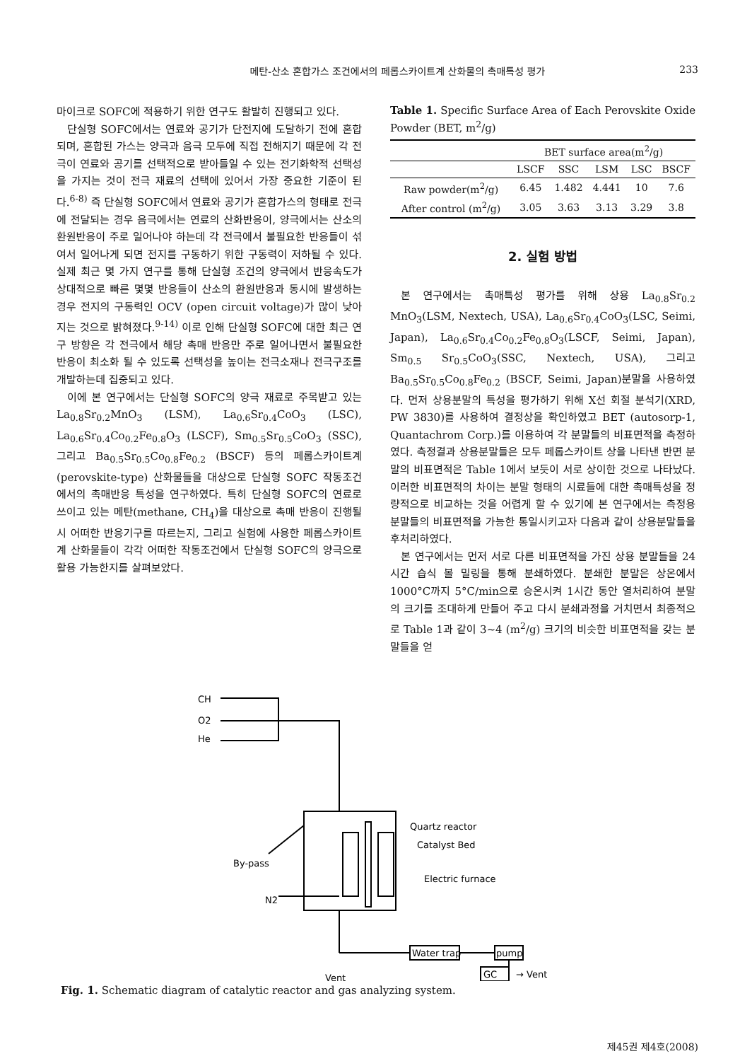메탄-산소 혼합가스 조건에서의 페롭스카이트계 산화물의 촉매특성 평가 233
마이크로 SOFC에 적용하기 위한 연구도 활발히 진행되고 있다.
단실형 SOFC에서는 연료와 공기가 단전지에 도달하기 전에 혼합되며, 혼합된 가스는 양극과 음극 모두에 직접 전해지기 때문에 각 전극이 연료와 공기를 선택적으로 받아들일 수 있는 전기화학적 선택성을 가지는 것이 전극 재료의 선택에 있어서 가장 중요한 기준이 된다.<sup>6-8)</sup> 즉 단실형 SOFC에서 연료와 공기가 혼합가스의 형태로 전극에 전달되는 경우 음극에서는 연료의 산화반응이, 양극에서는 산소의 환원반응이 주로 일어나야 하는데 각 전극에서 불필요한 반응들이 섞여서 일어나게 되면 전지를 구동하기 위한 구동력이 저하될 수 있다. 실제 최근 몇 가지 연구를 통해 단실형 조건의 양극에서 반응속도가 상대적으로 빠른 몇몇 반응들이 산소의 환원반응과 동시에 발생하는 경우 전지의 구동력인 OCV (open circuit voltage)가 많이 낮아지는 것으로 밝혀졌다.<sup>9-14)</sup> 이로 인해 단실형 SOFC에 대한 최근 연구 방향은 각 전극에서 해당 촉매 반응만 주로 일어나면서 불필요한 반응이 최소화 될 수 있도록 선택성을 높이는 전극소재나 전극구조를 개발하는데 집중되고 있다.
이에 본 연구에서는 단실형 SOFC의 양극 재료로 주목받고 있는 La<sub>0.8</sub>Sr<sub>0.2</sub>MnO<sub>3</sub> (LSM), La<sub>0.6</sub>Sr<sub>0.4</sub>CoO<sub>3</sub> (LSC), La<sub>0.6</sub>Sr<sub>0.4</sub>Co<sub>0.2</sub>Fe<sub>0.8</sub>O<sub>3</sub> (LSCF), Sm<sub>0.5</sub>Sr<sub>0.5</sub>CoO<sub>3</sub> (SSC), 그리고 Ba<sub>0.5</sub>Sr<sub>0.5</sub>Co<sub>0.8</sub>Fe<sub>0.2</sub> (BSCF) 등의 페롭스카이트계 (perovskite-type) 산화물들을 대상으로 단실형 SOFC 작동조건에서의 촉매반응 특성을 연구하였다. 특히 단실형 SOFC의 연료로 쓰이고 있는 메탄(methane, CH<sub>4</sub>)을 대상으로 촉매 반응이 진행될 시 어떠한 반응기구를 따르는지, 그리고 실험에 사용한 페롭스카이트계 산화물들이 각각 어떠한 작동조건에서 단실형 SOFC의 양극으로 활용 가능한지를 살펴보았다.
Table 1. Specific Surface Area of Each Perovskite Oxide Powder (BET, m<sup>2</sup>/g)
| | BET surface area(m<sup>2</sup>/g) | | | | |
| --- | --- | --- | --- | --- | --- |
| | LSCF | SSC | LSM | LSC | BSCF |
| Raw powder(m<sup>2</sup>/g) | 6.45 | 1.482 | 4.441 | 10 | 7.6 |
| After control (m<sup>2</sup>/g) | 3.05 | 3.63 | 3.13 | 3.29 | 3.8 |
2. 실험 방법
본 연구에서는 촉매특성 평가를 위해 상용 La<sub>0.8</sub>Sr<sub>0.2</sub> MnO<sub>3</sub>(LSM, Nextech, USA), La<sub>0.6</sub>Sr<sub>0.4</sub>CoO<sub>3</sub>(LSC, Seimi, Japan), La<sub>0.6</sub>Sr<sub>0.4</sub>Co<sub>0.2</sub>Fe<sub>0.8</sub>O<sub>3</sub>(LSCF, Seimi, Japan), Sm<sub>0.5</sub> Sr<sub>0.5</sub>CoO<sub>3</sub>(SSC, Nextech, USA), 그리고 Ba<sub>0.5</sub>Sr<sub>0.5</sub>Co<sub>0.8</sub>Fe<sub>0.2</sub> (BSCF, Seimi, Japan)분말을 사용하였다. 먼저 상용분말의 특성을 평가하기 위해 X선 회절 분석기(XRD, PW 3830)를 사용하여 결정상을 확인하였고 BET (autosorp-1, Quantachrom Corp.)를 이용하여 각 분말들의 비표면적을 측정하였다. 측정결과 상용분말들은 모두 페롭스카이트 상을 나타낸 반면 분말의 비표면적은 Table 1에서 보듯이 서로 상이한 것으로 나타났다. 이러한 비표면적의 차이는 분말 형태의 시료들에 대한 촉매특성을 정량적으로 비교하는 것을 어렵게 할 수 있기에 본 연구에서는 측정용 분말들의 비표면적을 가능한 통일시키고자 다음과 같이 상용분말들을 후처리하였다.
본 연구에서는 먼저 서로 다른 비표면적을 가진 상용 분말들을 24시간 습식 볼 밀링을 통해 분쇄하였다. 분쇄한 분말은 상온에서 1000°C까지 5°C/min으로 승온시켜 1시간 동안 열처리하여 분말의 크기를 조대하게 만들어 주고 다시 분쇄과정을 거치면서 최종적으로 Table 1과 같이 3~4 (m<sup>2</sup>/g) 크기의 비슷한 비표면적을 갖는 분말들을 얻
CH
O2
He
By-pass
N2
Quartz reactor
Catalyst Bed
Electric furnace
Water trap
pump
GC
→ Vent
Vent
Fig. 1. Schematic diagram of catalytic reactor and gas analyzing system.
제45권 제4호(2008)